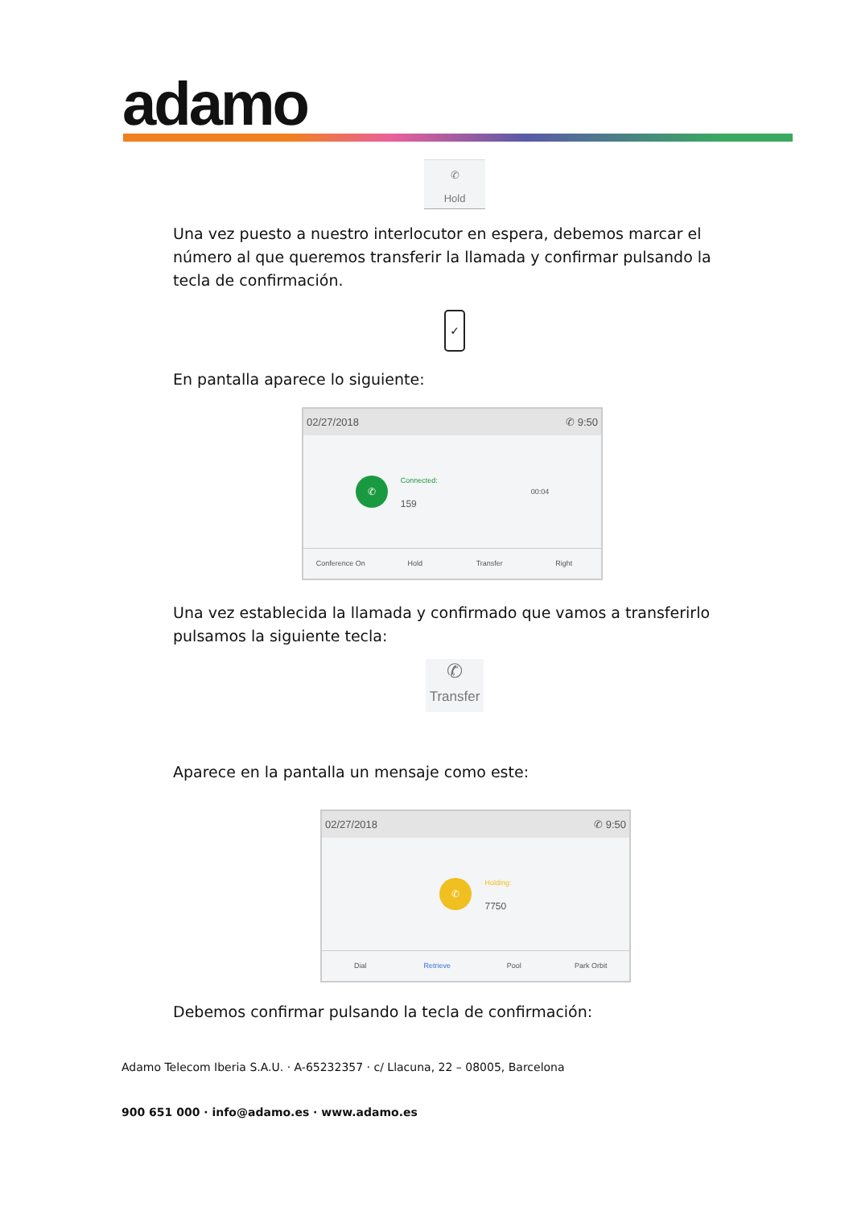adamo
✆
Hold
Una vez puesto a nuestro interlocutor en espera, debemos marcar el número al que queremos transferir la llamada y confirmar pulsando la tecla de confirmación.
✓
En pantalla aparece lo siguiente:
02/27/2018 ✆ 9:50
✆
Connected:
159
00:04
Conference On Hold Transfer Right
Una vez establecida la llamada y confirmado que vamos a transferirlo pulsamos la siguiente tecla:
✆
Transfer
Aparece en la pantalla un mensaje como este:
02/27/2018 ✆ 9:50
✆
Holding:
7750
Dial Retrieve Pool Park Orbit
Debemos confirmar pulsando la tecla de confirmación:
Adamo Telecom Iberia S.A.U. · A-65232357 · c/ Llacuna, 22 – 08005, Barcelona
900 651 000 · info@adamo.es · www.adamo.es